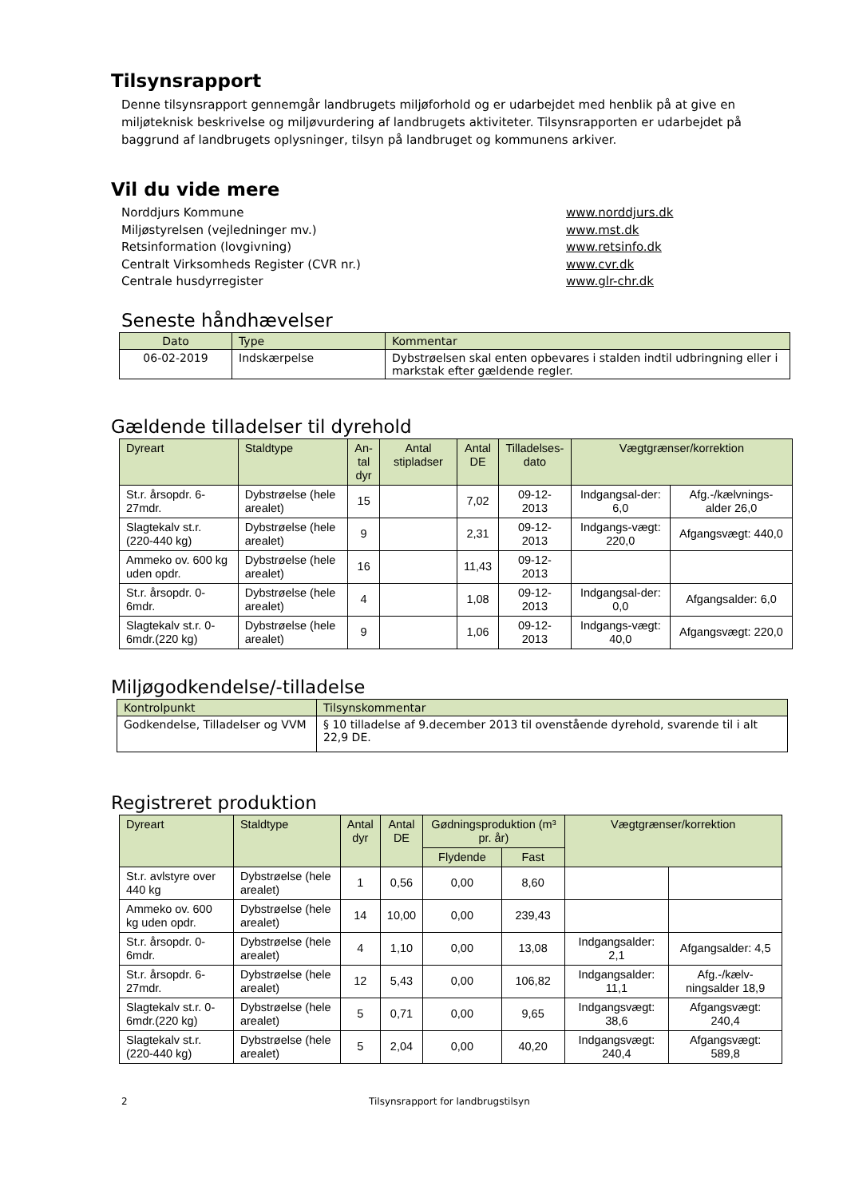Tilsynsrapport
Denne tilsynsrapport gennemgår landbrugets miljøforhold og er udarbejdet med henblik på at give en miljøteknisk beskrivelse og miljøvurdering af landbrugets aktiviteter. Tilsynsrapporten er udarbejdet på baggrund af landbrugets oplysninger, tilsyn på landbruget og kommunens arkiver.
Vil du vide mere
Norddjurs Kommune www.norddjurs.dk Miljøstyrelsen (vejledninger mv.) www.mst.dk Retsinformation (lovgivning) www.retsinfo.dk Centralt Virksomheds Register (CVR nr.) www.cvr.dk Centrale husdyrregister www.glr-chr.dk
Seneste håndhævelser
| Dato | Type | Kommentar |
| --- | --- | --- |
| 06-02-2019 | Indskærpelse | Dybstrøelsen skal enten opbevares i stalden indtil udbringning eller i markstak efter gældende regler. |
Gældende tilladelser til dyrehold
| Dyreart | Staldtype | An- tal dyr | Antal stipladser | Antal DE | Tilladelses- dato | Vægtgrænser/korrektion | |
| --- | --- | --- | --- | --- | --- | --- | --- |
| St.r. årsopdr. 6-27mdr. | Dybstrøelse (hele arealet) | 15 | | 7,02 | 09-12-2013 | Indgangsal-der: 6,0 | Afg.-/kælvnings-alder 26,0 |
| Slagtekalv st.r. (220-440 kg) | Dybstrøelse (hele arealet) | 9 | | 2,31 | 09-12-2013 | Indgangs-vægt: 220,0 | Afgangsvægt: 440,0 |
| Ammeko ov. 600 kg uden opdr. | Dybstrøelse (hele arealet) | 16 | | 11,43 | 09-12-2013 | | |
| St.r. årsopdr. 0-6mdr. | Dybstrøelse (hele arealet) | 4 | | 1,08 | 09-12-2013 | Indgangsal-der: 0,0 | Afgangsalder: 6,0 |
| Slagtekalv st.r. 0-6mdr.(220 kg) | Dybstrøelse (hele arealet) | 9 | | 1,06 | 09-12-2013 | Indgangs-vægt: 40,0 | Afgangsvægt: 220,0 |
Miljøgodkendelse/-tilladelse
| Kontrolpunkt | Tilsynskommentar |
| --- | --- |
| Godkendelse, Tilladelser og VVM | § 10 tilladelse af 9.december 2013 til ovenstående dyrehold, svarende til i alt 22,9 DE. |
Registreret produktion
| Dyreart | Staldtype | Antal dyr | Antal DE | Gødningsproduktion (m³ pr. år) | | Vægtgrænser/korrektion | |
| --- | --- | --- | --- | --- | --- | --- | --- |
| | | | | Flydende | Fast | | |
| St.r. avlstyre over 440 kg | Dybstrøelse (hele arealet) | 1 | 0,56 | 0,00 | 8,60 | | |
| Ammeko ov. 600 kg uden opdr. | Dybstrøelse (hele arealet) | 14 | 10,00 | 0,00 | 239,43 | | |
| St.r. årsopdr. 0-6mdr. | Dybstrøelse (hele arealet) | 4 | 1,10 | 0,00 | 13,08 | Indgangsalder: 2,1 | Afgangsalder: 4,5 |
| St.r. årsopdr. 6-27mdr. | Dybstrøelse (hele arealet) | 12 | 5,43 | 0,00 | 106,82 | Indgangsalder: 11,1 | Afg.-/kælv-ningsalder 18,9 |
| Slagtekalv st.r. 0-6mdr.(220 kg) | Dybstrøelse (hele arealet) | 5 | 0,71 | 0,00 | 9,65 | Indgangsvægt: 38,6 | Afgangsvægt: 240,4 |
| Slagtekalv st.r. (220-440 kg) | Dybstrøelse (hele arealet) | 5 | 2,04 | 0,00 | 40,20 | Indgangsvægt: 240,4 | Afgangsvægt: 589,8 |
2 Tilsynsrapport for landbrugstilsyn